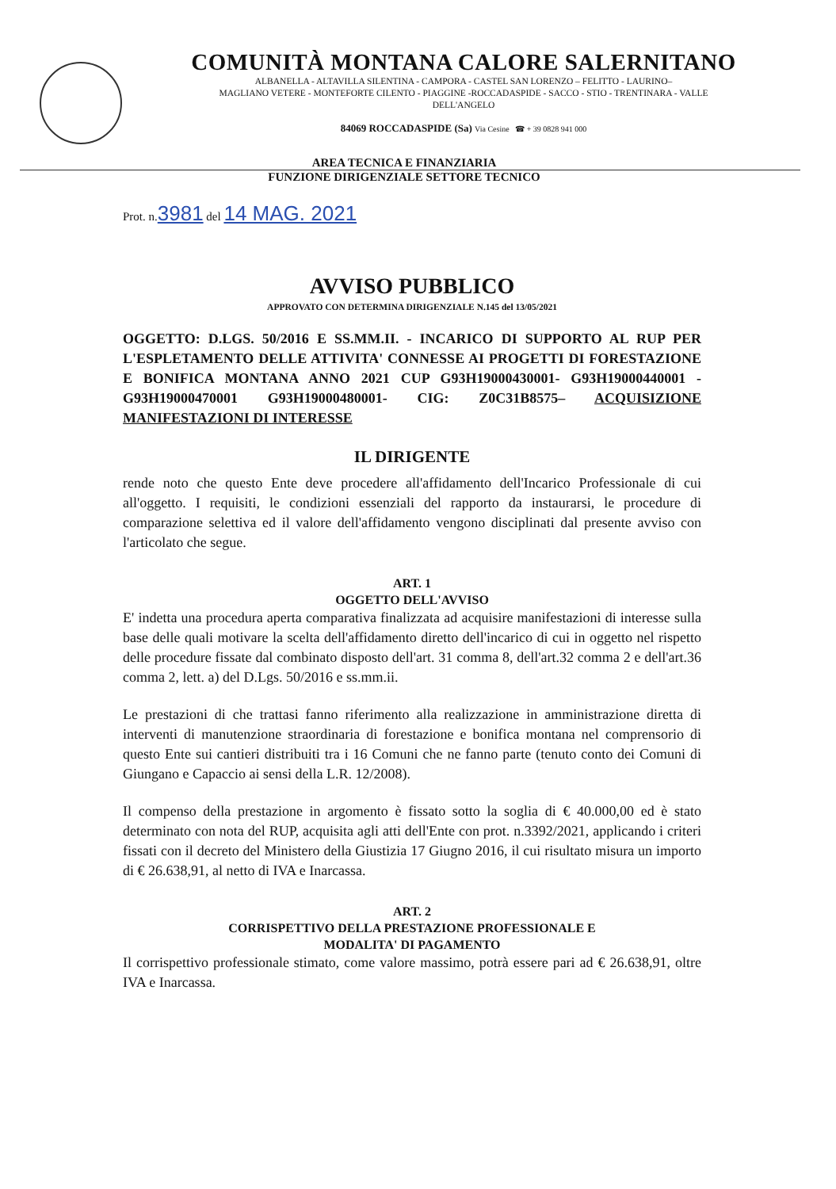COMUNITÀ MONTANA CALORE SALERNITANO
ALBANELLA - ALTAVILLA SILENTINA - CAMPORA - CASTEL SAN LORENZO – FELITTO - LAURINO–
MAGLIANO VETERE - MONTEFORTE CILENTO - PIAGGINE -ROCCADASPIDE - SACCO - STIO - TRENTINARA - VALLE
DELL'ANGELO
84069 ROCCADASPIDE (Sa) Via Cesine ☎ + 39 0828 941 000
AREA TECNICA E FINANZIARIA
FUNZIONE DIRIGENZIALE SETTORE TECNICO
Prot. n.3981 del 14 MAG. 2021
AVVISO PUBBLICO
APPROVATO CON DETERMINA DIRIGENZIALE N.145 del 13/05/2021
OGGETTO: D.LGS. 50/2016 E SS.MM.II. - INCARICO DI SUPPORTO AL RUP PER L'ESPLETAMENTO DELLE ATTIVITA' CONNESSE AI PROGETTI DI FORESTAZIONE E BONIFICA MONTANA ANNO 2021 CUP G93H19000430001- G93H19000440001 - G93H19000470001 G93H19000480001- CIG: Z0C31B8575– ACQUISIZIONE MANIFESTAZIONI DI INTERESSE
IL DIRIGENTE
rende noto che questo Ente deve procedere all'affidamento dell'Incarico Professionale di cui all'oggetto. I requisiti, le condizioni essenziali del rapporto da instaurarsi, le procedure di comparazione selettiva ed il valore dell'affidamento vengono disciplinati dal presente avviso con l'articolato che segue.
ART. 1
OGGETTO DELL'AVVISO
E' indetta una procedura aperta comparativa finalizzata ad acquisire manifestazioni di interesse sulla base delle quali motivare la scelta dell'affidamento diretto dell'incarico di cui in oggetto nel rispetto delle procedure fissate dal combinato disposto dell'art. 31 comma 8, dell'art.32 comma 2 e dell'art.36 comma 2, lett. a) del D.Lgs. 50/2016 e ss.mm.ii.
Le prestazioni di che trattasi fanno riferimento alla realizzazione in amministrazione diretta di interventi di manutenzione straordinaria di forestazione e bonifica montana nel comprensorio di questo Ente sui cantieri distribuiti tra i 16 Comuni che ne fanno parte (tenuto conto dei Comuni di Giungano e Capaccio ai sensi della L.R. 12/2008).
Il compenso della prestazione in argomento è fissato sotto la soglia di € 40.000,00 ed è stato determinato con nota del RUP, acquisita agli atti dell'Ente con prot. n.3392/2021, applicando i criteri fissati con il decreto del Ministero della Giustizia 17 Giugno 2016, il cui risultato misura un importo di € 26.638,91, al netto di IVA e Inarcassa.
ART. 2
CORRISPETTIVO DELLA PRESTAZIONE PROFESSIONALE E
MODALITA' DI PAGAMENTO
Il corrispettivo professionale stimato, come valore massimo, potrà essere pari ad € 26.638,91, oltre IVA e Inarcassa.